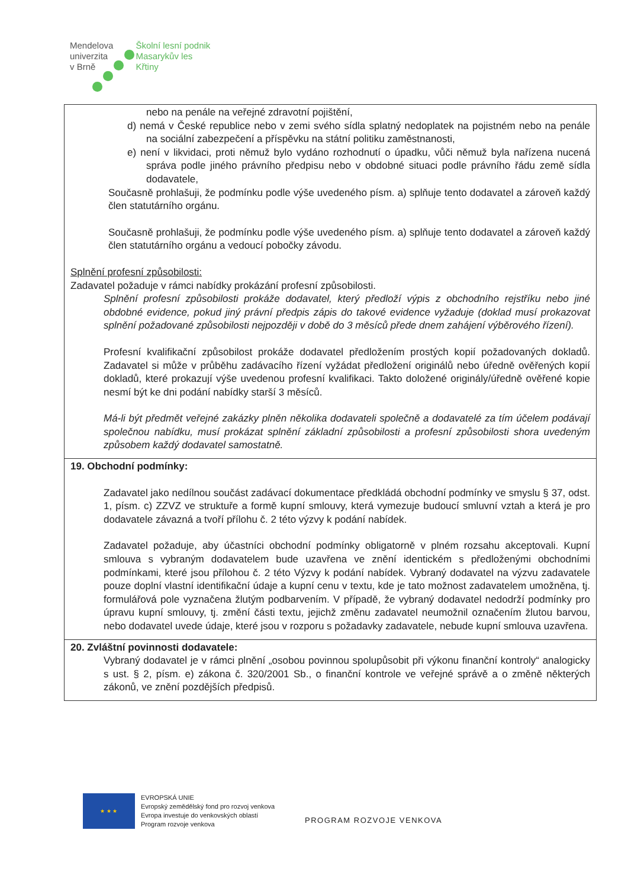Mendelova
univerzita
v Brně
Školní lesní podnik
Masarykův les
Křtiny
| nebo na penále na veřejné zdravotní pojištění, d) nemá v České republice nebo v zemi svého sídla splatný nedoplatek na pojistném nebo na penále na sociální zabezpečení a příspěvku na státní politiku zaměstnanosti, e) není v likvidaci, proti němuž bylo vydáno rozhodnutí o úpadku, vůči němuž byla nařízena nucená správa podle jiného právního předpisu nebo v obdobné situaci podle právního řádu země sídla dodavatele, Současně prohlašuji, že podmínku podle výše uvedeného písm. a) splňuje tento dodavatel a zároveň každý člen statutárního orgánu. Současně prohlašuji, že podmínku podle výše uvedeného písm. a) splňuje tento dodavatel a zároveň každý člen statutárního orgánu a vedoucí pobočky závodu. Splnění profesní způsobilosti: Zadavatel požaduje v rámci nabídky prokázání profesní způsobilosti. Splnění profesní způsobilosti prokáže dodavatel, který předloží výpis z obchodního rejstříku nebo jiné obdobné evidence, pokud jiný právní předpis zápis do takové evidence vyžaduje (doklad musí prokazovat splnění požadované způsobilosti nejpozději v době do 3 měsíců přede dnem zahájení výběrového řízení). Profesní kvalifikační způsobilost prokáže dodavatel předložením prostých kopií požadovaných dokladů. Zadavatel si může v průběhu zadávacího řízení vyžádat předložení originálů nebo úředně ověřených kopií dokladů, které prokazují výše uvedenou profesní kvalifikaci. Takto doložené originály/úředně ověřené kopie nesmí být ke dni podání nabídky starší 3 měsíců. Má-li být předmět veřejné zakázky plněn několika dodavateli společně a dodavatelé za tím účelem podávají společnou nabídku, musí prokázat splnění základní způsobilosti a profesní způsobilosti shora uvedeným způsobem každý dodavatel samostatně. |
| 19. Obchodní podmínky: Zadavatel jako nedílnou součást zadávací dokumentace předkládá obchodní podmínky ve smyslu § 37, odst. 1, písm. c) ZZVZ ve struktuře a formě kupní smlouvy, která vymezuje budoucí smluvní vztah a která je pro dodavatele závazná a tvoří přílohu č. 2 této výzvy k podání nabídek. Zadavatel požaduje, aby účastníci obchodní podmínky obligatorně v plném rozsahu akceptovali. Kupní smlouva s vybraným dodavatelem bude uzavřena ve znění identickém s předloženými obchodními podmínkami, které jsou přílohou č. 2 této Výzvy k podání nabídek. Vybraný dodavatel na výzvu zadavatele pouze doplní vlastní identifikační údaje a kupní cenu v textu, kde je tato možnost zadavatelem umožněna, tj. formulářová pole vyznačena žlutým podbarvením. V případě, že vybraný dodavatel nedodrží podmínky pro úpravu kupní smlouvy, tj. změní části textu, jejichž změnu zadavatel neumožnil označením žlutou barvou, nebo dodavatel uvede údaje, které jsou v rozporu s požadavky zadavatele, nebude kupní smlouva uzavřena. |
| 20. Zvláštní povinnosti dodavatele: Vybraný dodavatel je v rámci plnění „osobou povinnou spolupůsobit při výkonu finanční kontroly“ analogicky s ust. § 2, písm. e) zákona č. 320/2001 Sb., o finanční kontrole ve veřejné správě a o změně některých zákonů, ve znění pozdějších předpisů. |
★ ★ ★
EVROPSKÁ UNIE
Evropský zemědělský fond pro rozvoj venkova
Evropa investuje do venkovských oblastí
Program rozvoje venkova
PROGRAM ROZVOJE VENKOVA